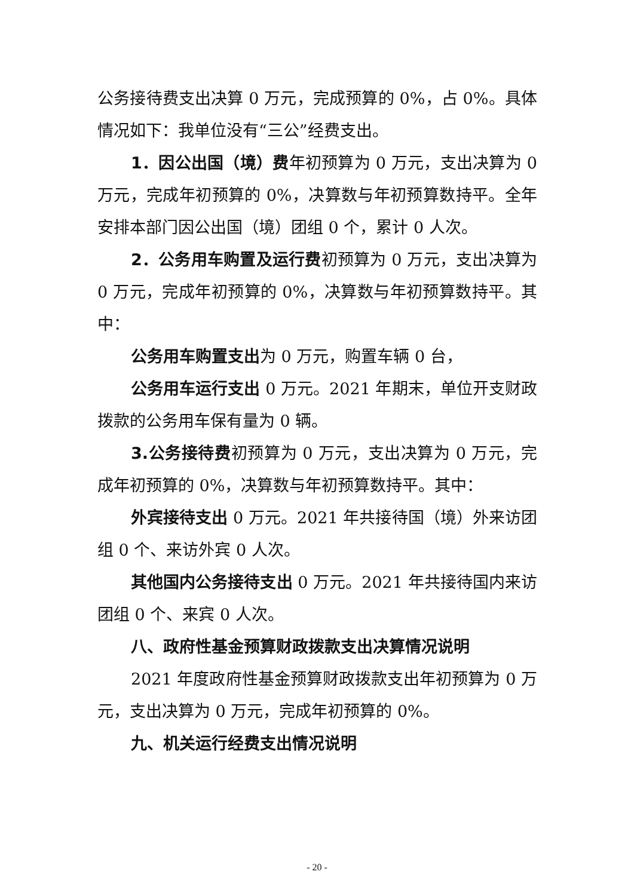公务接待费支出决算 0 万元，完成预算的 0%，占 0%。具体情况如下：我单位没有“三公”经费支出。
1．因公出国（境）费年初预算为 0 万元，支出决算为 0 万元，完成年初预算的 0%，决算数与年初预算数持平。全年安排本部门因公出国（境）团组 0 个，累计 0 人次。
2．公务用车购置及运行费初预算为 0 万元，支出决算为 0 万元，完成年初预算的 0%，决算数与年初预算数持平。其中：
公务用车购置支出为 0 万元，购置车辆 0 台，
公务用车运行支出 0 万元。2021 年期末，单位开支财政拨款的公务用车保有量为 0 辆。
3.公务接待费初预算为 0 万元，支出决算为 0 万元，完成年初预算的 0%，决算数与年初预算数持平。其中：
外宾接待支出 0 万元。2021 年共接待国（境）外来访团组 0 个、来访外宾 0 人次。
其他国内公务接待支出 0 万元。2021 年共接待国内来访团组 0 个、来宾 0 人次。
八、政府性基金预算财政拨款支出决算情况说明
2021 年度政府性基金预算财政拨款支出年初预算为 0 万元，支出决算为 0 万元，完成年初预算的 0%。
九、机关运行经费支出情况说明
- 20 -